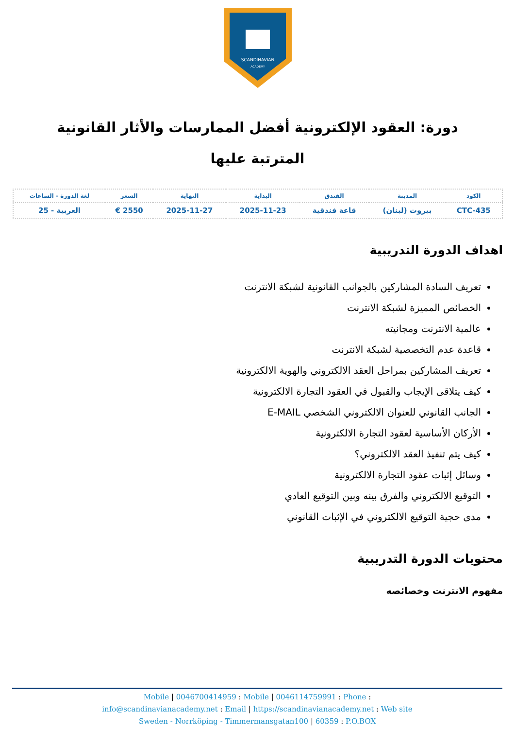SCANDINAVIAN
ACADEMY
دورة: العقود الإلكترونية أفضل الممارسات والأثار القانونية المترتبة عليها
| الكود | المدينة | الفندق | البداية | النهاية | السعر | لغة الدورة - الساعات |
| --- | --- | --- | --- | --- | --- | --- |
| CTC-435 | بيروت (لبنان) | قاعة فندقية | 2025-11-23 | 2025-11-27 | 2550 € | العربية - 25 |
اهداف الدورة التدريبية
تعريف السادة المشاركين بالجوانب القانونية لشبكة الانترنت
الخصائص المميزة لشبكة الانترنت
عالمية الانترنت ومجانيته
قاعدة عدم التخصصية لشبكة الانترنت
تعريف المشاركين بمراحل العقد الالكتروني والهوية الالكترونية
كيف يتلاقى الإيجاب والقبول في العقود التجارة الالكترونية
الجانب القانوني للعنوان الالكتروني الشخصي E-MAIL
الأركان الأساسية لعقود التجارة الالكترونية
كيف يتم تنفيذ العقد الالكتروني؟
وسائل إثبات عقود التجارة الالكترونية
التوقيع الالكتروني والفرق بينه وبين التوقيع العادي
مدى حجية التوقيع الالكتروني في الإثبات القانوني
محتويات الدورة التدريبية
مفهوم الانترنت وخصائصه
Mobile | 0046700414959 : Mobile | 0046114759991 : Phone :
info@scandinavianacademy.net : Email | https://scandinavianacademy.net : Web site
Sweden - Norrköping - Timmermansgatan100 | 60359 : P.O.BOX